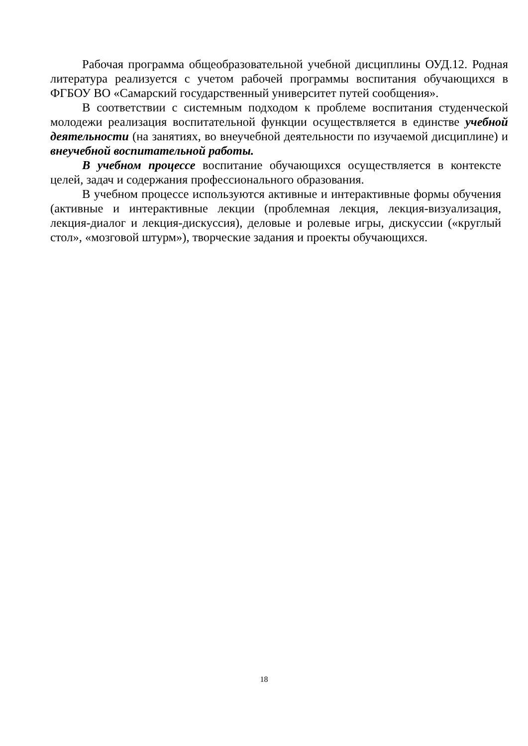Рабочая программа общеобразовательной учебной дисциплины ОУД.12. Родная литература реализуется с учетом рабочей программы воспитания обучающихся в ФГБОУ ВО «Самарский государственный университет путей сообщения».
В соответствии с системным подходом к проблеме воспитания студенческой молодежи реализация воспитательной функции осуществляется в единстве учебной деятельности (на занятиях, во внеучебной деятельности по изучаемой дисциплине) и внеучебной воспитательной работы.
В учебном процессе воспитание обучающихся осуществляется в контексте целей, задач и содержания профессионального образования.
В учебном процессе используются активные и интерактивные формы обучения (активные и интерактивные лекции (проблемная лекция, лекция-визуализация, лекция-диалог и лекция-дискуссия), деловые и ролевые игры, дискуссии («круглый стол», «мозговой штурм»), творческие задания и проекты обучающихся.
18